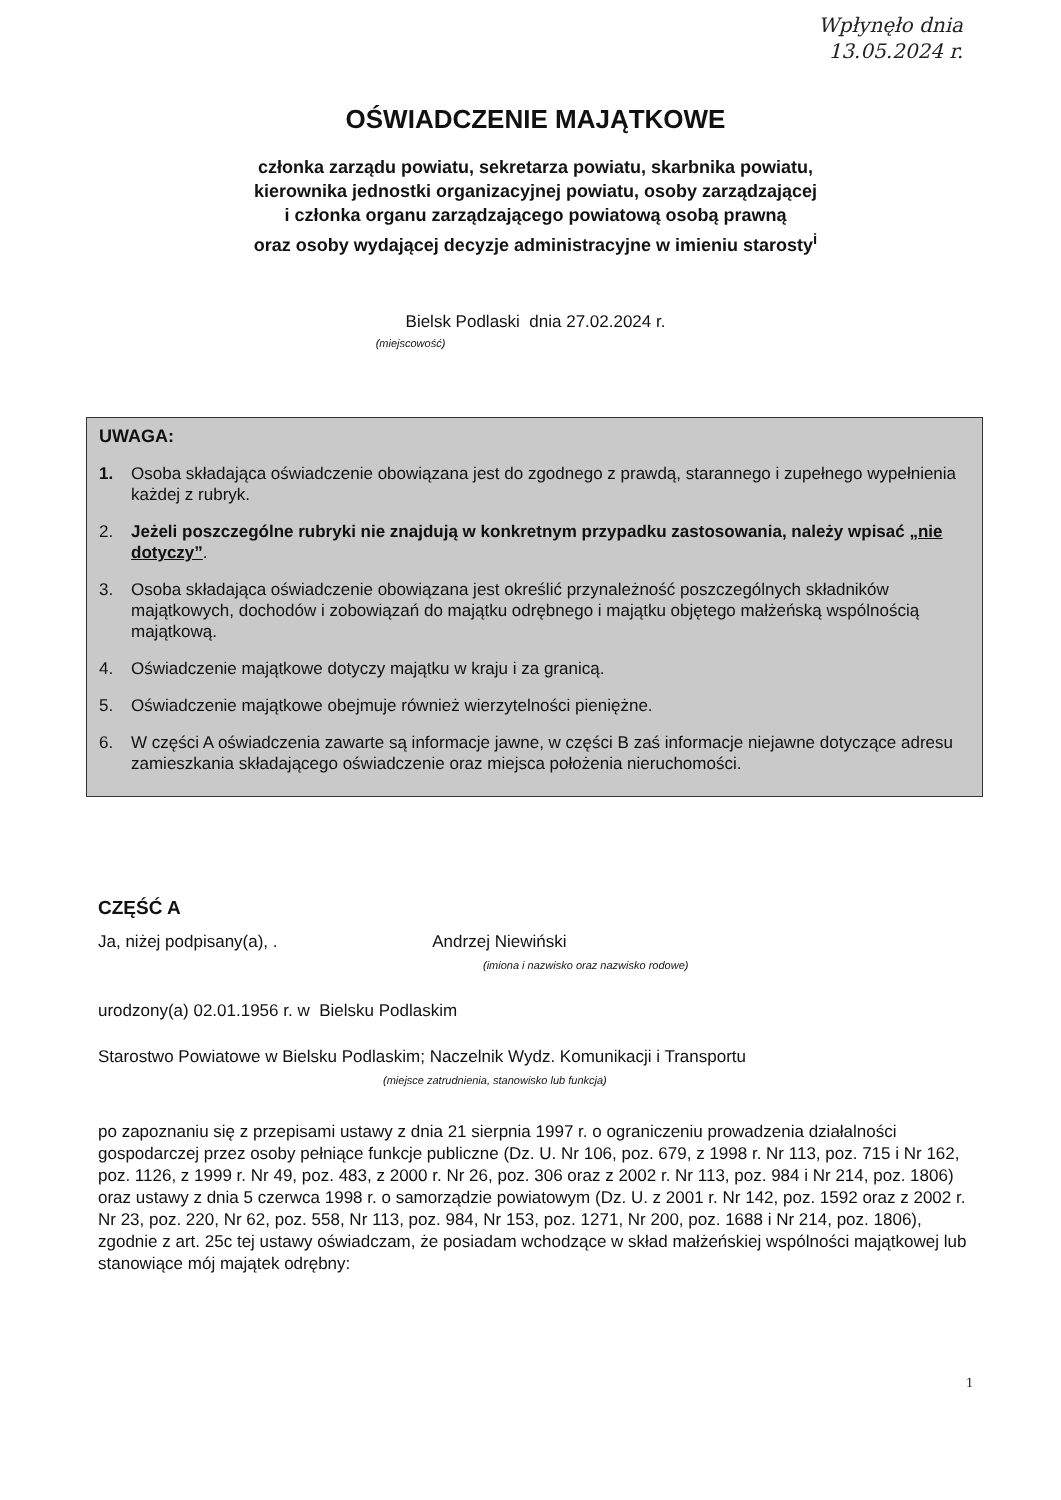Wpłynęło dnia
13.05.2024 r.
OŚWIADCZENIE MAJĄTKOWE
członka zarządu powiatu, sekretarza powiatu, skarbnika powiatu,
kierownika jednostki organizacyjnej powiatu, osoby zarządzającej
i członka organu zarządzającego powiatową osobą prawną
oraz osoby wydającej decyzje administracyjne w imieniu starosty<sup>i</sup>
Bielsk Podlaski dnia 27.02.2024 r.
(miejscowość)
UWAGA:
1. Osoba składająca oświadczenie obowiązana jest do zgodnego z prawdą, starannego i zupełnego wypełnienia każdej z rubryk.
2. Jeżeli poszczególne rubryki nie znajdują w konkretnym przypadku zastosowania, należy wpisać „nie dotyczy”.
3. Osoba składająca oświadczenie obowiązana jest określić przynależność poszczególnych składników majątkowych, dochodów i zobowiązań do majątku odrębnego i majątku objętego małżeńską wspólnością majątkową.
4. Oświadczenie majątkowe dotyczy majątku w kraju i za granicą.
5. Oświadczenie majątkowe obejmuje również wierzytelności pieniężne.
6. W części A oświadczenia zawarte są informacje jawne, w części B zaś informacje niejawne dotyczące adresu zamieszkania składającego oświadczenie oraz miejsca położenia nieruchomości.
CZĘŚĆ A
Ja, niżej podpisany(a), . Andrzej Niewiński
(imiona i nazwisko oraz nazwisko rodowe)
urodzony(a) 02.01.1956 r. w Bielsku Podlaskim
Starostwo Powiatowe w Bielsku Podlaskim; Naczelnik Wydz. Komunikacji i Transportu
(miejsce zatrudnienia, stanowisko lub funkcja)
po zapoznaniu się z przepisami ustawy z dnia 21 sierpnia 1997 r. o ograniczeniu prowadzenia działalności gospodarczej przez osoby pełniące funkcje publiczne (Dz. U. Nr 106, poz. 679, z 1998 r. Nr 113, poz. 715 i Nr 162, poz. 1126, z 1999 r. Nr 49, poz. 483, z 2000 r. Nr 26, poz. 306 oraz z 2002 r. Nr 113, poz. 984 i Nr 214, poz. 1806) oraz ustawy z dnia 5 czerwca 1998 r. o samorządzie powiatowym (Dz. U. z 2001 r. Nr 142, poz. 1592 oraz z 2002 r. Nr 23, poz. 220, Nr 62, poz. 558, Nr 113, poz. 984, Nr 153, poz. 1271, Nr 200, poz. 1688 i Nr 214, poz. 1806), zgodnie z art. 25c tej ustawy oświadczam, że posiadam wchodzące w skład małżeńskiej wspólności majątkowej lub stanowiące mój majątek odrębny:
1